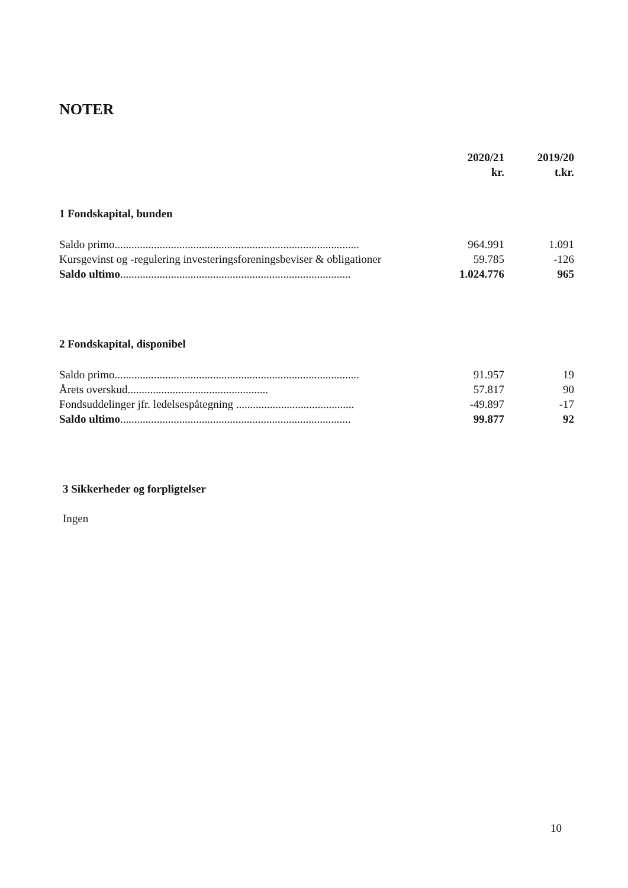NOTER
| | 2020/21 kr. | 2019/20 t.kr. |
| --- | --- | --- |
1 Fondskapital, bunden
| Saldo primo....................................................................................... | 964.991 | 1.091 |
| Kursgevinst og -regulering investeringsforeningsbeviser & obligationer | 59.785 | -126 |
| Saldo ultimo .................................................................................. | 1.024.776 | 965 |
2 Fondskapital, disponibel
| Saldo primo....................................................................................... | 91.957 | 19 |
| Årets overskud.................................................. | 57.817 | 90 |
| Fondsuddelinger jfr. ledelsespåtegning .......................................... | -49.897 | -17 |
| Saldo ultimo .................................................................................. | 99.877 | 92 |
3 Sikkerheder og forpligtelser
Ingen
10